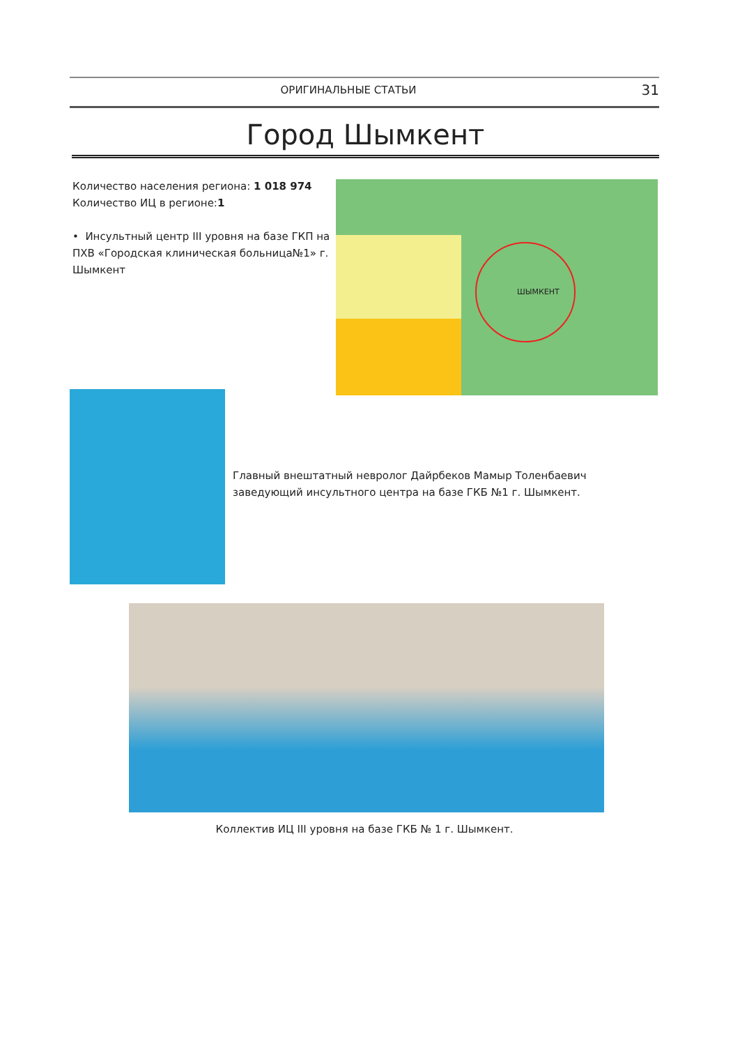ОРИГИНАЛЬНЫЕ СТАТЬИ 31
Город Шымкент
Количество населения региона: 1 018 974
Количество ИЦ в регионе:1
• Инсультный центр III уровня на базе ГКП на ПХВ «Городская клиническая больница№1» г. Шымкент
ШЫМКЕНТ
Главный внештатный невролог Дайрбеков Мамыр Толенбаевич заведующий инсультного центра на базе ГКБ №1 г. Шымкент.
Коллектив ИЦ III уровня на базе ГКБ № 1 г. Шымкент.